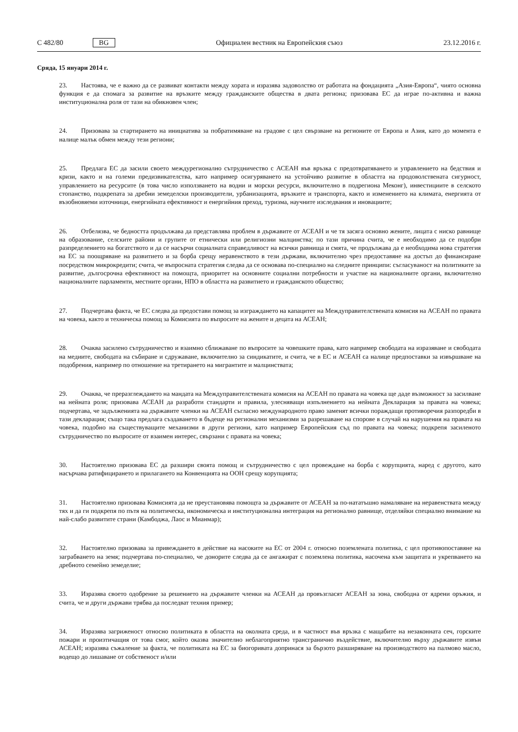C 482/80 BG
Официален вестник на Европейския съюз 23.12.2016 г.
Сряда, 15 януари 2014 г.
23. Настоява, че е важно да се развиват контакти между хората и изразява задоволство от работата на фондацията „Азия-Европа“, чиято основна функция е да спомага за развитие на връзките между гражданските общества в двата региона; призовава ЕС да играе по-активна и важна институционална роля от тази на обикновен член;
24. Призовава за стартирането на инициатива за побратимяване на градове с цел свързване на регионите от Европа и Азия, като до момента е налице малък обмен между тези региони;
25. Предлага ЕС да засили своето междурегионално сътрудничество с АСЕАН във връзка с предотвратяването и управлението на бедствия и кризи, както и на големи предизвикателства, като например осигуряването на устойчиво развитие в областта на продоволствената сигурност, управлението на ресурсите (в това число използването на водни и морски ресурси, включително в подрегиона Меконг), инвестициите в селското стопанство, подкрепата за дребни земеделски производители, урбанизацията, връзките и транспорта, както и изменението на климата, енергията от възобновяеми източници, енергийната ефективност и енергийния преход, туризма, научните изследвания и иновациите;
26. Отбелязва, че бедността продължава да представлява проблем в държавите от АСЕАН и че тя засяга основно жените, лицата с ниско равнище на образование, селските райони и групите от етнически или религиозни малцинства; по тази причина счита, че е необходимо да се подобри разпределението на богатството и да се насърчи социалната справедливост на всички равнища и смята, че продължава да е необходима нова стратегия на ЕС за поощряване на развитието и за борба срещу неравенството в тези държави, включително чрез предоставяне на достъп до финансиране посредством микрокредити; счита, че въпросната стратегия следва да се основава по-специално на следните принципи: съгласуваност на политиките за развитие, дългосрочна ефективност на помощта, приоритет на основните социални потребности и участие на националните органи, включително националните парламенти, местните органи, НПО в областта на развитието и гражданското общество;
27. Подчертава факта, че ЕС следва да предостави помощ за изграждането на капацитет на Междуправителствената комисия на АСЕАН по правата на човека, както и техническа помощ за Комисията по въпросите на жените и децата на АСЕАН;
28. Очаква засилено сътрудничество и взаимно сближаване по въпросите за човешките права, като например свободата на изразяване и свободата на медиите, свободата на събиране и сдружаване, включително за синдикатите, и счита, че в ЕС и АСЕАН са налице предпоставки за извършване на подобрения, например по отношение на третирането на мигрантите и малцинствата;
29. Очаква, че преразглеждането на мандата на Междуправителствената комисия на АСЕАН по правата на човека ще даде възможност за засилване на нейната роля; призовава АСЕАН да разработи стандарти и правила, улесняващи изпълнението на нейната Декларация за правата на човека; подчертава, че задълженията на държавите членки на АСЕАН съгласно международното право заменят всички пораждащи противоречия разпоредби в тази декларация; също така предлага създаването в бъдеще на регионални механизми за разрешаване на спорове в случай на нарушения на правата на човека, подобно на съществуващите механизми в други региони, като например Европейския съд по правата на човека; подкрепя засиленото сътрудничество по въпросите от взаимен интерес, свързани с правата на човека;
30. Настоятелно призовава ЕС да разшири своята помощ и сътрудничество с цел провеждане на борба с корупцията, наред с другото, като насърчава ратифицирането и прилагането на Конвенцията на ООН срещу корупцията;
31. Настоятелно призовава Комисията да не преустановява помощта за държавите от АСЕАН за по-нататъшно намаляване на неравенствата между тях и да ги подкрепя по пътя на политическа, икономическа и институционална интеграция на регионално равнище, отделяйки специално внимание на най-слабо развитите страни (Камбоджа, Лаос и Мианмар);
32. Настоятелно призовава за привеждането в действие на насоките на ЕС от 2004 г. относно поземлената политика, с цел противопоставяне на заграбването на земя; подчертава по-специално, че донорите следва да се ангажират с поземлена политика, насочена към защитата и укрепването на дребното семейно земеделие;
33. Изразява своето одобрение за решението на държавите членки на АСЕАН да провъзгласят АСЕАН за зона, свободна от ядрени оръжия, и счита, че и други държави трябва да последват техния пример;
34. Изразява загриженост относно политиката в областта на околната среда, и в частност във връзка с мащабите на незаконната сеч, горските пожари и произтичащия от това смог, който оказва значително неблагоприятно трансгранично въздействие, включително върху държавите извън АСЕАН; изразява съжаление за факта, че политиката на ЕС за биогоривата допринася за бързото разширяване на производството на палмово масло, водещо до лишаване от собственост и/или